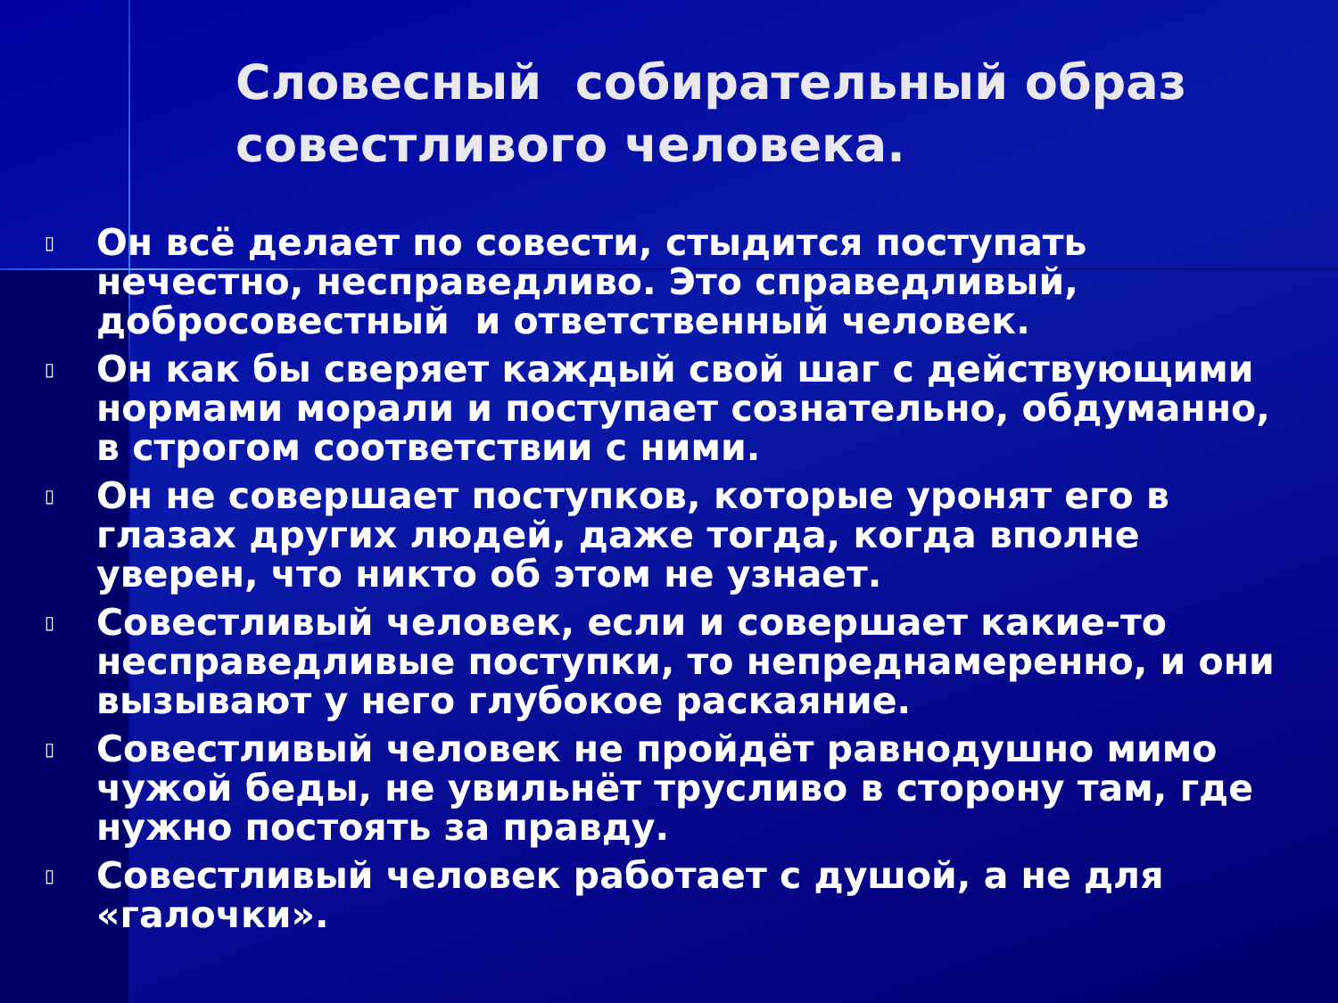Словесный собирательный образ совестливого человека.
▯ Он всё делает по совести, стыдится поступать нечестно, несправедливо. Это справедливый, добросовестный и ответственный человек.
▯ Он как бы сверяет каждый свой шаг с действующими нормами морали и поступает сознательно, обдуманно, в строгом соответствии с ними.
▯ Он не совершает поступков, которые уронят его в глазах других людей, даже тогда, когда вполне уверен, что никто об этом не узнает.
▯ Совестливый человек, если и совершает какие-то несправедливые поступки, то непреднамеренно, и они вызывают у него глубокое раскаяние.
▯ Совестливый человек не пройдёт равнодушно мимо чужой беды, не увильнёт трусливо в сторону там, где нужно постоять за правду.
▯ Совестливый человек работает с душой, а не для «галочки».